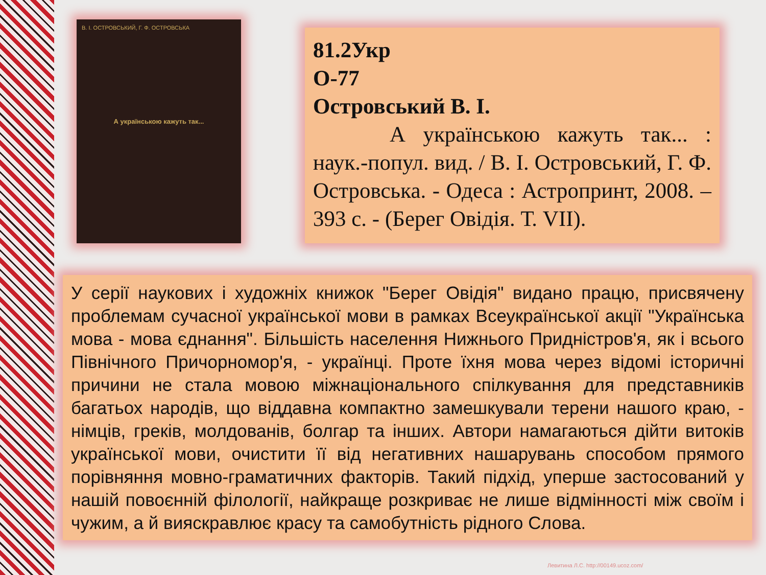В. І. ОСТРОВСЬКИЙ, Г. Ф. ОСТРОВСЬКА
А українською кажуть так...
81.2Укр
О-77
Островський В. І.
А українською кажуть так... : наук.-попул. вид. / В. І. Островський, Г. Ф. Островська. - Одеса : Астропринт, 2008. – 393 с. - (Берег Овідія. Т. VII).
У серії наукових і художніх книжок "Берег Овідія" видано працю, присвячену проблемам сучасної української мови в рамках Всеукраїнської акції "Українська мова - мова єднання". Більшість населення Нижнього Придністров'я, як і всього Північного Причорномор'я, - українці. Проте їхня мова через відомі історичні причини не стала мовою міжнаціонального спілкування для представників багатьох народів, що віддавна компактно замешкували терени нашого краю, - німців, греків, молдованів, болгар та інших. Автори намагаються дійти витоків української мови, очистити її від негативних нашарувань способом прямого порівняння мовно-граматичних факторів. Такий підхід, уперше застосований у нашій повоєнній філології, найкраще розкриває не лише відмінності між своїм і чужим, а й вияскравлює красу та самобутність рідного Слова.
Левитина Л.С. http://00149.ucoz.com/